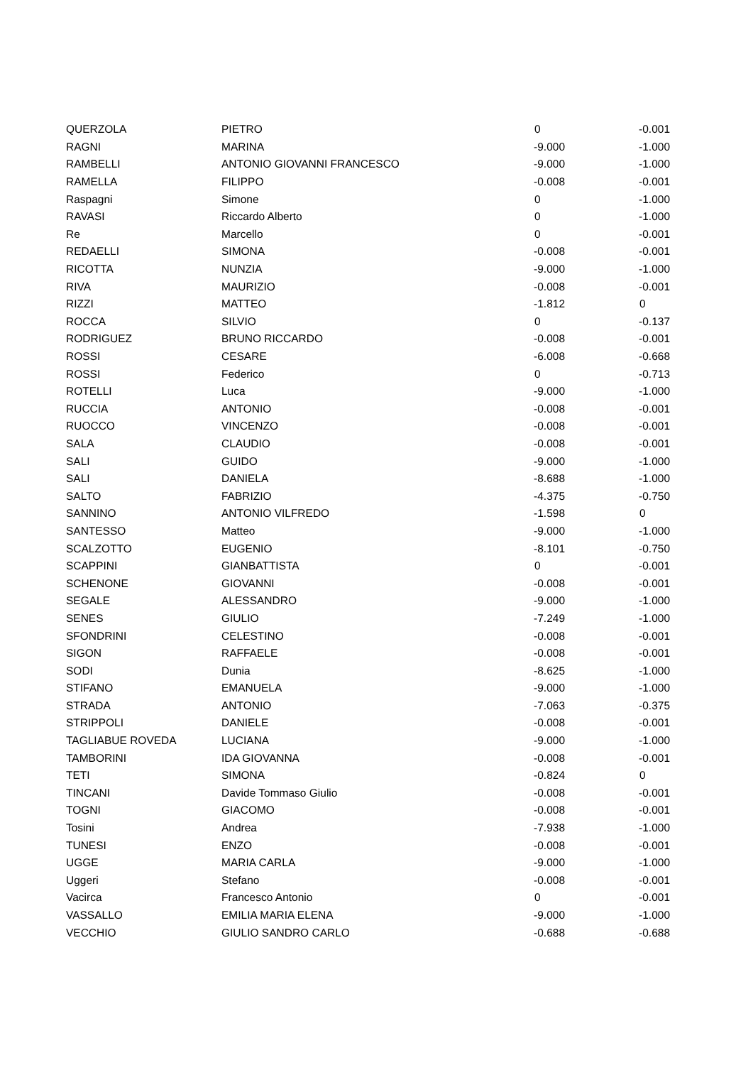| QUERZOLA | PIETRO | 0 | -0.001 |
| RAGNI | MARINA | -9.000 | -1.000 |
| RAMBELLI | ANTONIO GIOVANNI FRANCESCO | -9.000 | -1.000 |
| RAMELLA | FILIPPO | -0.008 | -0.001 |
| Raspagni | Simone | 0 | -1.000 |
| RAVASI | Riccardo Alberto | 0 | -1.000 |
| Re | Marcello | 0 | -0.001 |
| REDAELLI | SIMONA | -0.008 | -0.001 |
| RICOTTA | NUNZIA | -9.000 | -1.000 |
| RIVA | MAURIZIO | -0.008 | -0.001 |
| RIZZI | MATTEO | -1.812 | 0 |
| ROCCA | SILVIO | 0 | -0.137 |
| RODRIGUEZ | BRUNO RICCARDO | -0.008 | -0.001 |
| ROSSI | CESARE | -6.008 | -0.668 |
| ROSSI | Federico | 0 | -0.713 |
| ROTELLI | Luca | -9.000 | -1.000 |
| RUCCIA | ANTONIO | -0.008 | -0.001 |
| RUOCCO | VINCENZO | -0.008 | -0.001 |
| SALA | CLAUDIO | -0.008 | -0.001 |
| SALI | GUIDO | -9.000 | -1.000 |
| SALI | DANIELA | -8.688 | -1.000 |
| SALTO | FABRIZIO | -4.375 | -0.750 |
| SANNINO | ANTONIO VILFREDO | -1.598 | 0 |
| SANTESSO | Matteo | -9.000 | -1.000 |
| SCALZOTTO | EUGENIO | -8.101 | -0.750 |
| SCAPPINI | GIANBATTISTA | 0 | -0.001 |
| SCHENONE | GIOVANNI | -0.008 | -0.001 |
| SEGALE | ALESSANDRO | -9.000 | -1.000 |
| SENES | GIULIO | -7.249 | -1.000 |
| SFONDRINI | CELESTINO | -0.008 | -0.001 |
| SIGON | RAFFAELE | -0.008 | -0.001 |
| SODI | Dunia | -8.625 | -1.000 |
| STIFANO | EMANUELA | -9.000 | -1.000 |
| STRADA | ANTONIO | -7.063 | -0.375 |
| STRIPPOLI | DANIELE | -0.008 | -0.001 |
| TAGLIABUE ROVEDA | LUCIANA | -9.000 | -1.000 |
| TAMBORINI | IDA GIOVANNA | -0.008 | -0.001 |
| TETI | SIMONA | -0.824 | 0 |
| TINCANI | Davide Tommaso Giulio | -0.008 | -0.001 |
| TOGNI | GIACOMO | -0.008 | -0.001 |
| Tosini | Andrea | -7.938 | -1.000 |
| TUNESI | ENZO | -0.008 | -0.001 |
| UGGE | MARIA CARLA | -9.000 | -1.000 |
| Uggeri | Stefano | -0.008 | -0.001 |
| Vacirca | Francesco Antonio | 0 | -0.001 |
| VASSALLO | EMILIA MARIA ELENA | -9.000 | -1.000 |
| VECCHIO | GIULIO SANDRO CARLO | -0.688 | -0.688 |